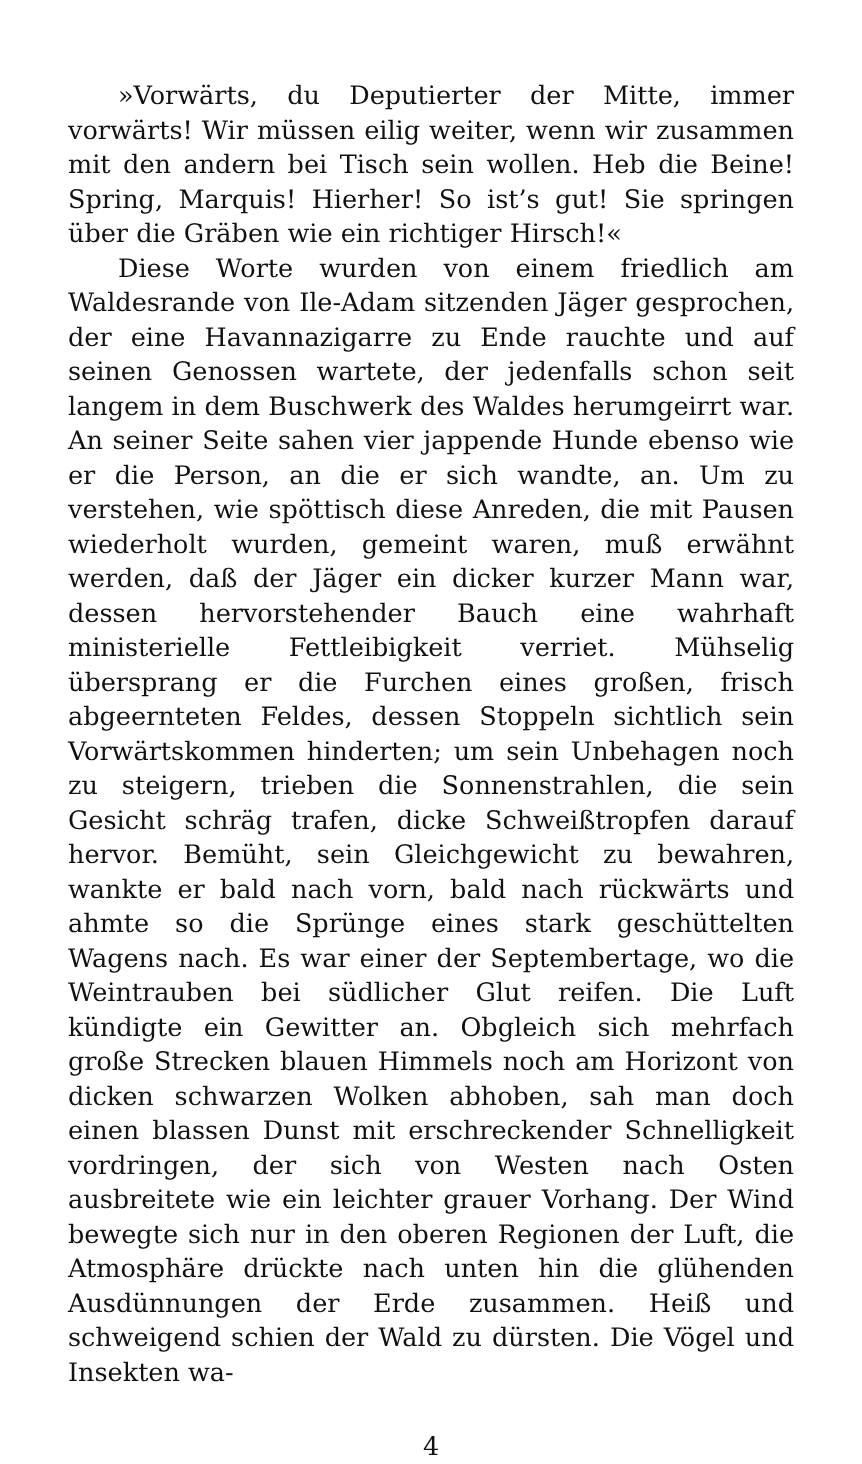»Vorwärts, du Deputierter der Mitte, immer vorwärts! Wir müssen eilig weiter, wenn wir zusammen mit den andern bei Tisch sein wollen. Heb die Beine! Spring, Marquis! Hierher! So ist’s gut! Sie springen über die Gräben wie ein richtiger Hirsch!«
Diese Worte wurden von einem friedlich am Waldesrande von Ile-Adam sitzenden Jäger gesprochen, der eine Havannazigarre zu Ende rauchte und auf seinen Genossen wartete, der jedenfalls schon seit langem in dem Buschwerk des Waldes herumgeirrt war. An seiner Seite sahen vier jappende Hunde ebenso wie er die Person, an die er sich wandte, an. Um zu verstehen, wie spöttisch diese Anreden, die mit Pausen wiederholt wurden, gemeint waren, muß erwähnt werden, daß der Jäger ein dicker kurzer Mann war, dessen hervorstehender Bauch eine wahrhaft ministerielle Fettleibigkeit verriet. Mühselig übersprang er die Furchen eines großen, frisch abgeernteten Feldes, dessen Stoppeln sichtlich sein Vorwärtskommen hinderten; um sein Unbehagen noch zu steigern, trieben die Sonnenstrahlen, die sein Gesicht schräg trafen, dicke Schweißtropfen darauf hervor. Bemüht, sein Gleichgewicht zu bewahren, wankte er bald nach vorn, bald nach rückwärts und ahmte so die Sprünge eines stark geschüttelten Wagens nach. Es war einer der Septembertage, wo die Weintrauben bei südlicher Glut reifen. Die Luft kündigte ein Gewitter an. Obgleich sich mehrfach große Strecken blauen Himmels noch am Horizont von dicken schwarzen Wolken abhoben, sah man doch einen blassen Dunst mit erschreckender Schnelligkeit vordringen, der sich von Westen nach Osten ausbreitete wie ein leichter grauer Vorhang. Der Wind bewegte sich nur in den oberen Regionen der Luft, die Atmosphäre drückte nach unten hin die glühenden Ausdünnungen der Erde zusammen. Heiß und schweigend schien der Wald zu dürsten. Die Vögel und Insekten wa-
4